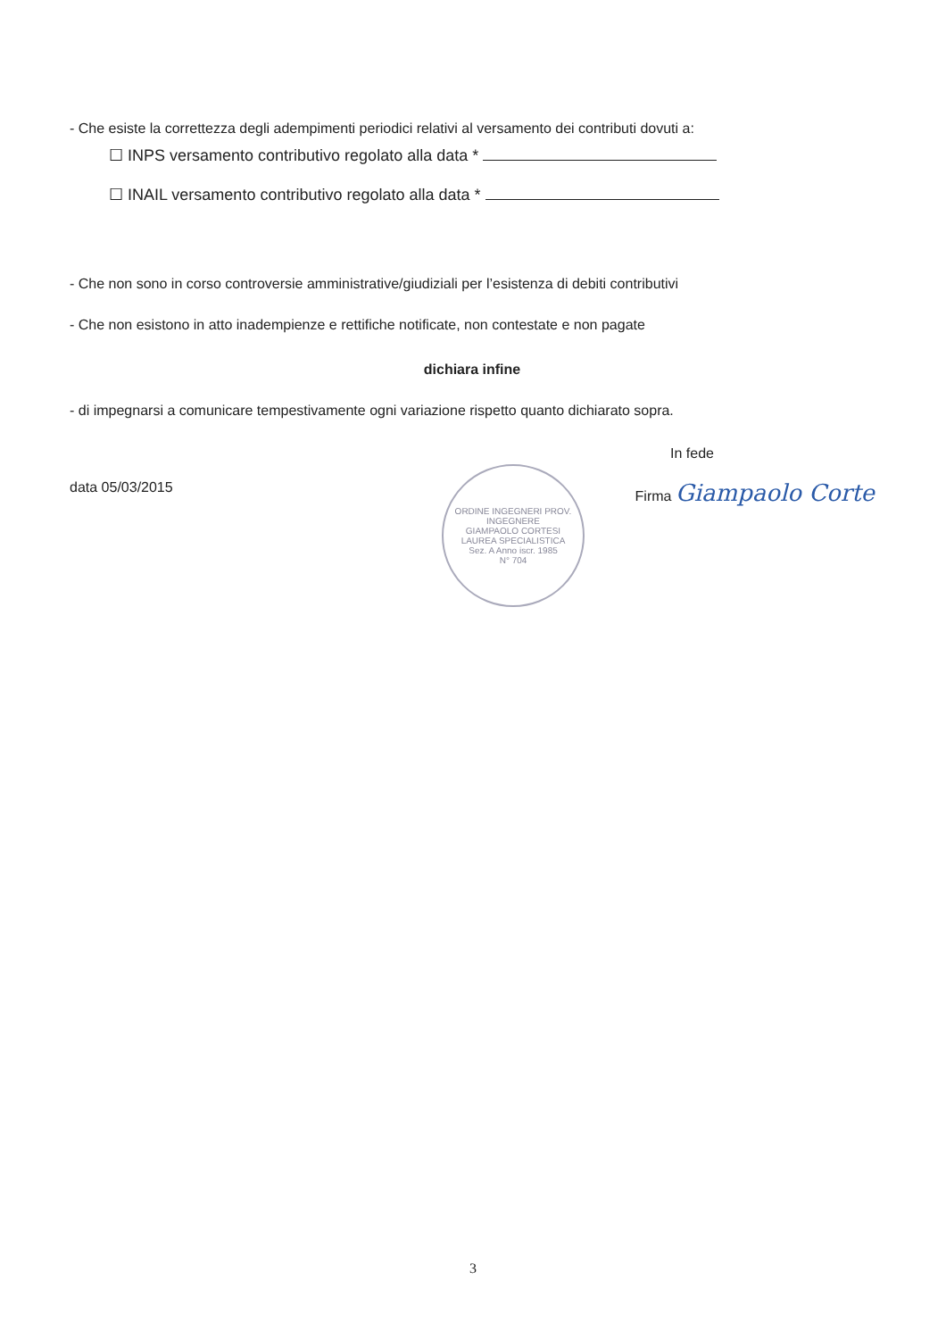ORDINE INGEGNERI PROV.
INGEGNERE
GIAMPAOLO CORTESI
LAUREA SPECIALISTICA
Sez. A Anno iscr. 1985
N° 704
- Che esiste la correttezza degli adempimenti periodici relativi al versamento dei contributi dovuti a:
☐ INPS versamento contributivo regolato alla data *
☐ INAIL versamento contributivo regolato alla data *
- Che non sono in corso controversie amministrative/giudiziali per l’esistenza di debiti contributivi
- Che non esistono in atto inadempienze e rettifiche notificate, non contestate e non pagate
dichiara infine
- di impegnarsi a comunicare tempestivamente ogni variazione rispetto quanto dichiarato sopra.
In fede
data 05/03/2015 Firma Giampaolo Corte
3